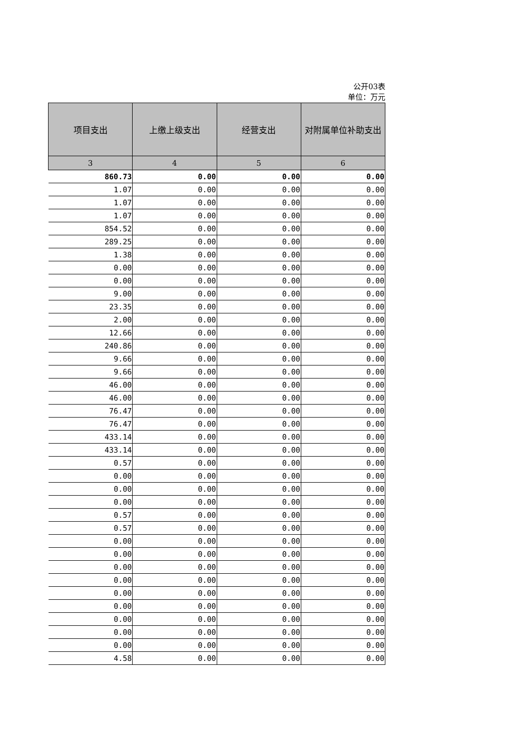公开03表
单位：万元
| 项目支出 | 上缴上级支出 | 经营支出 | 对附属单位补助支出 |
| --- | --- | --- | --- |
| 3 | 4 | 5 | 6 |
| 860.73 | 0.00 | 0.00 | 0.00 |
| 1.07 | 0.00 | 0.00 | 0.00 |
| 1.07 | 0.00 | 0.00 | 0.00 |
| 1.07 | 0.00 | 0.00 | 0.00 |
| 854.52 | 0.00 | 0.00 | 0.00 |
| 289.25 | 0.00 | 0.00 | 0.00 |
| 1.38 | 0.00 | 0.00 | 0.00 |
| 0.00 | 0.00 | 0.00 | 0.00 |
| 0.00 | 0.00 | 0.00 | 0.00 |
| 9.00 | 0.00 | 0.00 | 0.00 |
| 23.35 | 0.00 | 0.00 | 0.00 |
| 2.00 | 0.00 | 0.00 | 0.00 |
| 12.66 | 0.00 | 0.00 | 0.00 |
| 240.86 | 0.00 | 0.00 | 0.00 |
| 9.66 | 0.00 | 0.00 | 0.00 |
| 9.66 | 0.00 | 0.00 | 0.00 |
| 46.00 | 0.00 | 0.00 | 0.00 |
| 46.00 | 0.00 | 0.00 | 0.00 |
| 76.47 | 0.00 | 0.00 | 0.00 |
| 76.47 | 0.00 | 0.00 | 0.00 |
| 433.14 | 0.00 | 0.00 | 0.00 |
| 433.14 | 0.00 | 0.00 | 0.00 |
| 0.57 | 0.00 | 0.00 | 0.00 |
| 0.00 | 0.00 | 0.00 | 0.00 |
| 0.00 | 0.00 | 0.00 | 0.00 |
| 0.00 | 0.00 | 0.00 | 0.00 |
| 0.57 | 0.00 | 0.00 | 0.00 |
| 0.57 | 0.00 | 0.00 | 0.00 |
| 0.00 | 0.00 | 0.00 | 0.00 |
| 0.00 | 0.00 | 0.00 | 0.00 |
| 0.00 | 0.00 | 0.00 | 0.00 |
| 0.00 | 0.00 | 0.00 | 0.00 |
| 0.00 | 0.00 | 0.00 | 0.00 |
| 0.00 | 0.00 | 0.00 | 0.00 |
| 0.00 | 0.00 | 0.00 | 0.00 |
| 0.00 | 0.00 | 0.00 | 0.00 |
| 0.00 | 0.00 | 0.00 | 0.00 |
| 4.58 | 0.00 | 0.00 | 0.00 |